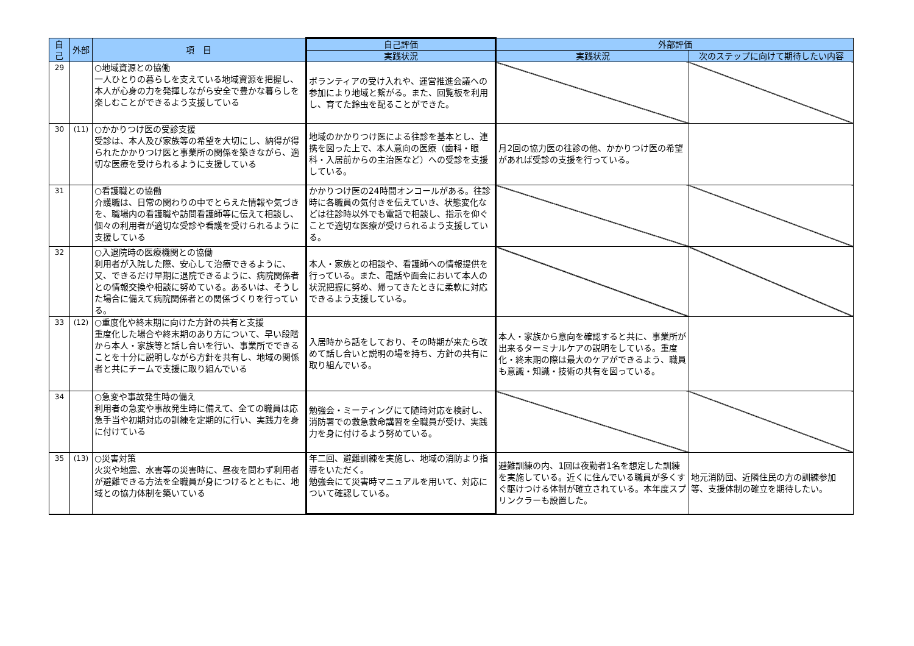| 自己 | 外部 | 項 目 | 自己評価 | 外部評価 | |
| --- | --- | --- | --- | --- | --- |
| | | | 実践状況 | 実践状況 | 次のステップに向けて期待したい内容 |
| 29 | | ○地域資源との協働 一人ひとりの暮らしを支えている地域資源を把握し、本人が心身の力を発揮しながら安全で豊かな暮らしを楽しむことができるよう支援している | ボランティアの受け入れや、運営推進会議への参加により地域と繋がる。また、回覧板を利用し、育てた鈴虫を配ることができた。 | | |
| 30 | (11) | ○かかりつけ医の受診支援 受診は、本人及び家族等の希望を大切にし、納得が得られたかかりつけ医と事業所の関係を築きながら、適切な医療を受けられるように支援している | 地域のかかりつけ医による往診を基本とし、連携を図った上で、本人意向の医療（歯科・眼科・入居前からの主治医など）への受診を支援している。 | 月2回の協力医の往診の他、かかりつけ医の希望があれば受診の支援を行っている。 | |
| 31 | | ○看護職との協働 介護職は、日常の関わりの中でとらえた情報や気づきを、職場内の看護職や訪問看護師等に伝えて相談し、個々の利用者が適切な受診や看護を受けられるように支援している | かかりつけ医の24時間オンコールがある。往診時に各職員の気付きを伝えていき、状態変化などは往診時以外でも電話で相談し、指示を仰ぐことで適切な医療が受けられるよう支援している。 | | |
| 32 | | ○入退院時の医療機関との協働 利用者が入院した際、安心して治療できるように、又、できるだけ早期に退院できるように、病院関係者との情報交換や相談に努めている。あるいは、そうした場合に備えて病院関係者との関係づくりを行っている。 | 本人・家族との相談や、看護師への情報提供を行っている。また、電話や面会において本人の状況把握に努め、帰ってきたときに柔軟に対応できるよう支援している。 | | |
| 33 | (12) | ○重度化や終末期に向けた方針の共有と支援 重度化した場合や終末期のあり方について、早い段階から本人・家族等と話し合いを行い、事業所でできることを十分に説明しながら方針を共有し、地域の関係者と共にチームで支援に取り組んでいる | 入居時から話をしており、その時期が来たら改めて話し合いと説明の場を持ち、方針の共有に取り組んでいる。 | 本人・家族から意向を確認すると共に、事業所が出来るターミナルケアの説明をしている。重度化・終末期の際は最大のケアができるよう、職員も意識・知識・技術の共有を図っている。 | |
| 34 | | ○急変や事故発生時の備え 利用者の急変や事故発生時に備えて、全ての職員は応急手当や初期対応の訓練を定期的に行い、実践力を身に付けている | 勉強会・ミーティングにて随時対応を検討し、消防署での救急救命講習を全職員が受け、実践力を身に付けるよう努めている。 | | |
| 35 | (13) | ○災害対策 火災や地震、水害等の災害時に、昼夜を問わず利用者が避難できる方法を全職員が身につけるとともに、地域との協力体制を築いている | 年二回、避難訓練を実施し、地域の消防より指導をいただく。 勉強会にて災害時マニュアルを用いて、対応について確認している。 | 避難訓練の内、1回は夜勤者1名を想定した訓練を実施している。近くに住んでいる職員が多くすぐ駆けつける体制が確立されている。本年度スプリンクラーも設置した。 | 地元消防団、近隣住民の方の訓練参加等、支援体制の確立を期待したい。 |